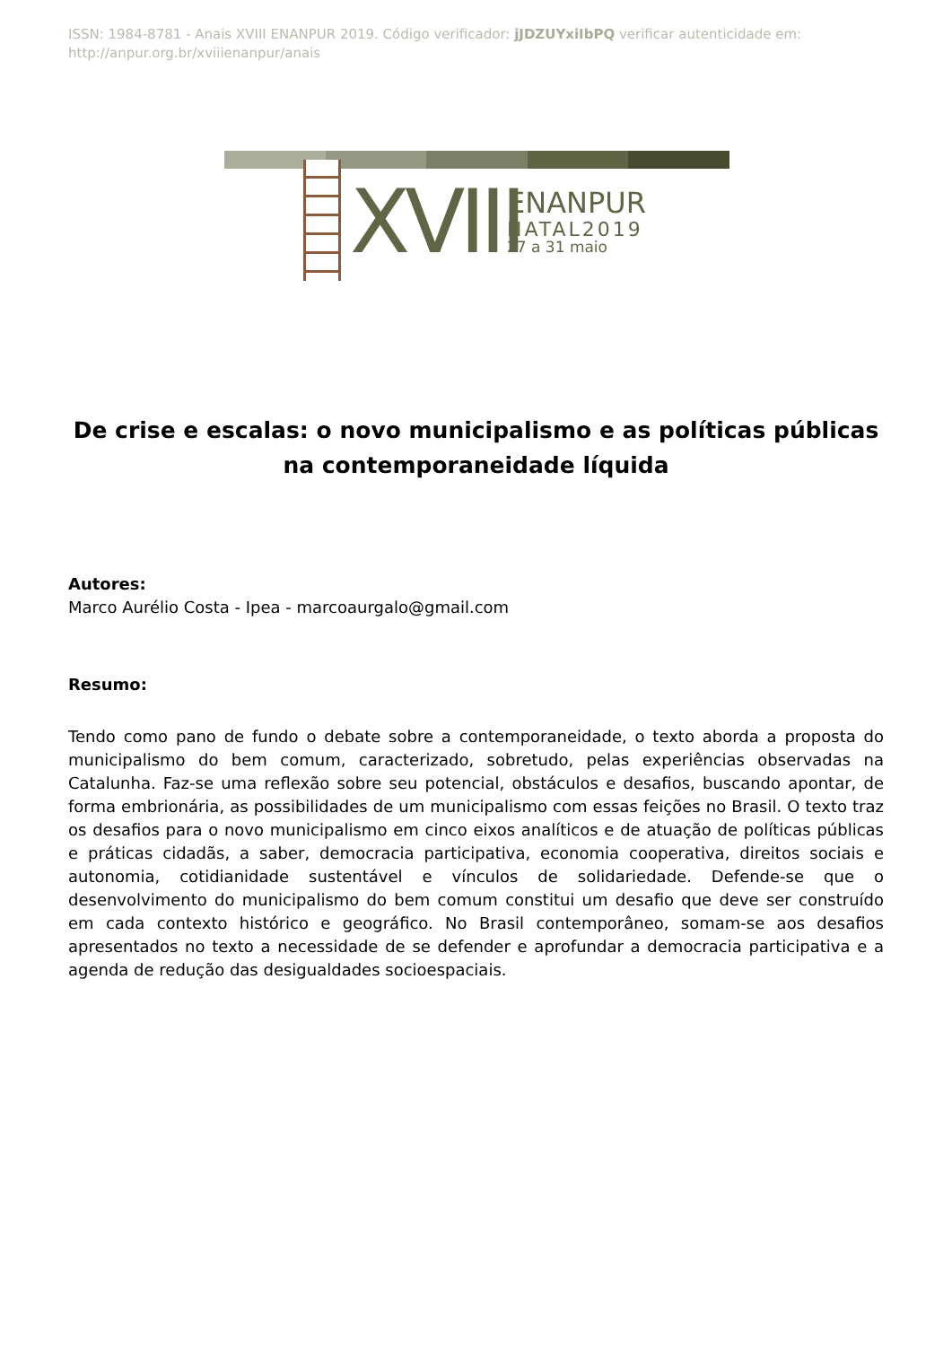ISSN: 1984-8781 - Anais XVIII ENANPUR 2019. Código verificador: jJDZUYxiIbPQ verificar autenticidade em:
http://anpur.org.br/xviiienanpur/anais
XVIII
ENANPUR
NATAL2019
27 a 31 maio
De crise e escalas: o novo municipalismo e as políticas públicas na contemporaneidade líquida
Autores:
Marco Aurélio Costa - Ipea - marcoaurgalo@gmail.com
Resumo:
Tendo como pano de fundo o debate sobre a contemporaneidade, o texto aborda a proposta do municipalismo do bem comum, caracterizado, sobretudo, pelas experiências observadas na Catalunha. Faz-se uma reflexão sobre seu potencial, obstáculos e desafios, buscando apontar, de forma embrionária, as possibilidades de um municipalismo com essas feições no Brasil. O texto traz os desafios para o novo municipalismo em cinco eixos analíticos e de atuação de políticas públicas e práticas cidadãs, a saber, democracia participativa, economia cooperativa, direitos sociais e autonomia, cotidianidade sustentável e vínculos de solidariedade. Defende-se que o desenvolvimento do municipalismo do bem comum constitui um desafio que deve ser construído em cada contexto histórico e geográfico. No Brasil contemporâneo, somam-se aos desafios apresentados no texto a necessidade de se defender e aprofundar a democracia participativa e a agenda de redução das desigualdades socioespaciais.